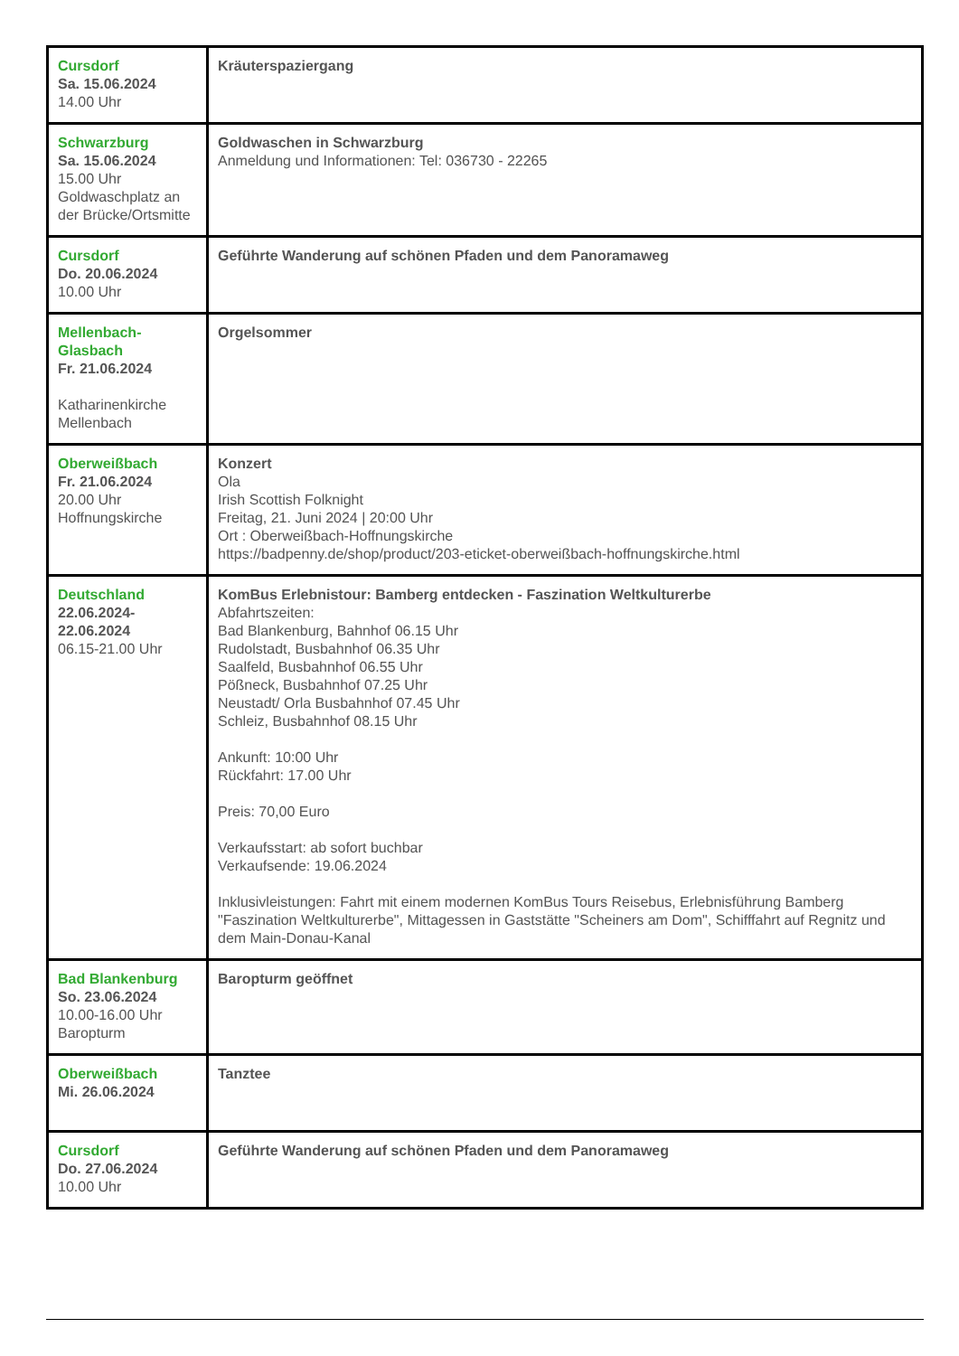| Cursdorf Sa. 15.06.2024 14.00 Uhr | Kräuterspaziergang |
| Schwarzburg Sa. 15.06.2024 15.00 Uhr Goldwaschplatz an der Brücke/Ortsmitte | Goldwaschen in Schwarzburg Anmeldung und Informationen: Tel: 036730 - 22265 |
| Cursdorf Do. 20.06.2024 10.00 Uhr | Geführte Wanderung auf schönen Pfaden und dem Panoramaweg |
| Mellenbach-Glasbach Fr. 21.06.2024 Katharinenkirche Mellenbach | Orgelsommer |
| Oberweißbach Fr. 21.06.2024 20.00 Uhr Hoffnungskirche | Konzert Ola Irish Scottish Folknight Freitag, 21. Juni 2024 / 20:00 Uhr Ort : Oberweißbach-Hoffnungskirche https://badpenny.de/shop/product/203-eticket-oberweißbach-hoffnungskirche.html |
| Deutschland 22.06.2024-22.06.2024 06.15-21.00 Uhr | KomBus Erlebnistour: Bamberg entdecken - Faszination Weltkulturerbe Abfahrtszeiten: Bad Blankenburg, Bahnhof 06.15 Uhr Rudolstadt, Busbahnhof 06.35 Uhr Saalfeld, Busbahnhof 06.55 Uhr Pößneck, Busbahnhof 07.25 Uhr Neustadt/ Orla Busbahnhof 07.45 Uhr Schleiz, Busbahnhof 08.15 Uhr Ankunft: 10:00 Uhr Rückfahrt: 17.00 Uhr Preis: 70,00 Euro Verkaufsstart: ab sofort buchbar Verkaufsende: 19.06.2024 Inklusivleistungen: Fahrt mit einem modernen KomBus Tours Reisebus, Erlebnisführung Bamberg "Faszination Weltkulturerbe", Mittagessen in Gaststätte "Scheiners am Dom", Schifffahrt auf Regnitz und dem Main-Donau-Kanal |
| Bad Blankenburg So. 23.06.2024 10.00-16.00 Uhr Baropturm | Baropturm geöffnet |
| Oberweißbach Mi. 26.06.2024 | Tanztee |
| Cursdorf Do. 27.06.2024 10.00 Uhr | Geführte Wanderung auf schönen Pfaden und dem Panoramaweg |